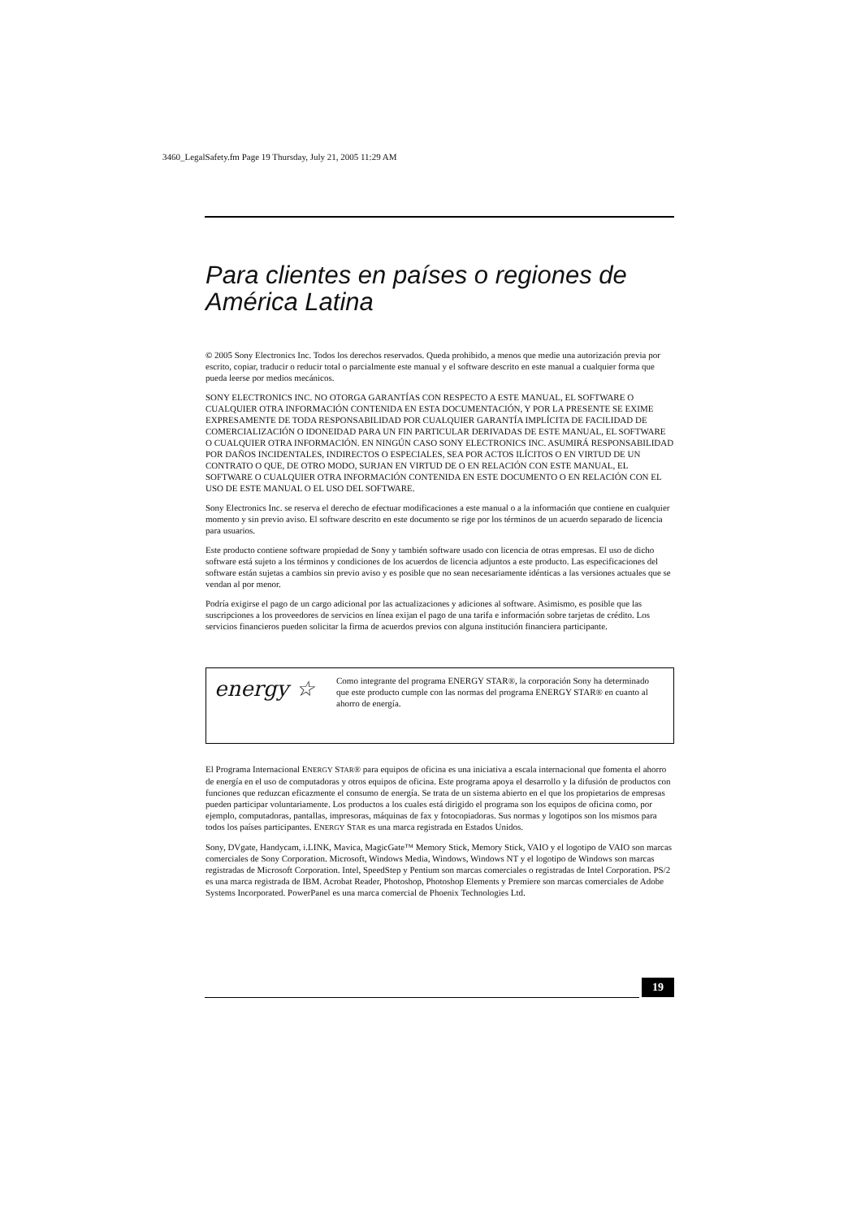3460_LegalSafety.fm Page 19 Thursday, July 21, 2005 11:29 AM
Para clientes en países o regiones de América Latina
© 2005 Sony Electronics Inc. Todos los derechos reservados. Queda prohibido, a menos que medie una autorización previa por escrito, copiar, traducir o reducir total o parcialmente este manual y el software descrito en este manual a cualquier forma que pueda leerse por medios mecánicos.
SONY ELECTRONICS INC. NO OTORGA GARANTÍAS CON RESPECTO A ESTE MANUAL, EL SOFTWARE O CUALQUIER OTRA INFORMACIÓN CONTENIDA EN ESTA DOCUMENTACIÓN, Y POR LA PRESENTE SE EXIME EXPRESAMENTE DE TODA RESPONSABILIDAD POR CUALQUIER GARANTÍA IMPLÍCITA DE FACILIDAD DE COMERCIALIZACIÓN O IDONEIDAD PARA UN FIN PARTICULAR DERIVADAS DE ESTE MANUAL, EL SOFTWARE O CUALQUIER OTRA INFORMACIÓN. EN NINGÚN CASO SONY ELECTRONICS INC. ASUMIRÁ RESPONSABILIDAD POR DAÑOS INCIDENTALES, INDIRECTOS O ESPECIALES, SEA POR ACTOS ILÍCITOS O EN VIRTUD DE UN CONTRATO O QUE, DE OTRO MODO, SURJAN EN VIRTUD DE O EN RELACIÓN CON ESTE MANUAL, EL SOFTWARE O CUALQUIER OTRA INFORMACIÓN CONTENIDA EN ESTE DOCUMENTO O EN RELACIÓN CON EL USO DE ESTE MANUAL O EL USO DEL SOFTWARE.
Sony Electronics Inc. se reserva el derecho de efectuar modificaciones a este manual o a la información que contiene en cualquier momento y sin previo aviso. El software descrito en este documento se rige por los términos de un acuerdo separado de licencia para usuarios.
Este producto contiene software propiedad de Sony y también software usado con licencia de otras empresas. El uso de dicho software está sujeto a los términos y condiciones de los acuerdos de licencia adjuntos a este producto. Las especificaciones del software están sujetas a cambios sin previo aviso y es posible que no sean necesariamente idénticas a las versiones actuales que se vendan al por menor.
Podría exigirse el pago de un cargo adicional por las actualizaciones y adiciones al software. Asimismo, es posible que las suscripciones a los proveedores de servicios en línea exijan el pago de una tarifa e información sobre tarjetas de crédito. Los servicios financieros pueden solicitar la firma de acuerdos previos con alguna institución financiera participante.
energy ☆
Como integrante del programa ENERGY STAR®, la corporación Sony ha determinado que este producto cumple con las normas del programa ENERGY STAR® en cuanto al ahorro de energía.
El Programa Internacional ENERGY STAR® para equipos de oficina es una iniciativa a escala internacional que fomenta el ahorro de energía en el uso de computadoras y otros equipos de oficina. Este programa apoya el desarrollo y la difusión de productos con funciones que reduzcan eficazmente el consumo de energía. Se trata de un sistema abierto en el que los propietarios de empresas pueden participar voluntariamente. Los productos a los cuales está dirigido el programa son los equipos de oficina como, por ejemplo, computadoras, pantallas, impresoras, máquinas de fax y fotocopiadoras. Sus normas y logotipos son los mismos para todos los países participantes. ENERGY STAR es una marca registrada en Estados Unidos.
Sony, DVgate, Handycam, i.LINK, Mavica, MagicGate™ Memory Stick, Memory Stick, VAIO y el logotipo de VAIO son marcas comerciales de Sony Corporation. Microsoft, Windows Media, Windows, Windows NT y el logotipo de Windows son marcas registradas de Microsoft Corporation. Intel, SpeedStep y Pentium son marcas comerciales o registradas de Intel Corporation. PS/2 es una marca registrada de IBM. Acrobat Reader, Photoshop, Photoshop Elements y Premiere son marcas comerciales de Adobe Systems Incorporated. PowerPanel es una marca comercial de Phoenix Technologies Ltd.
19